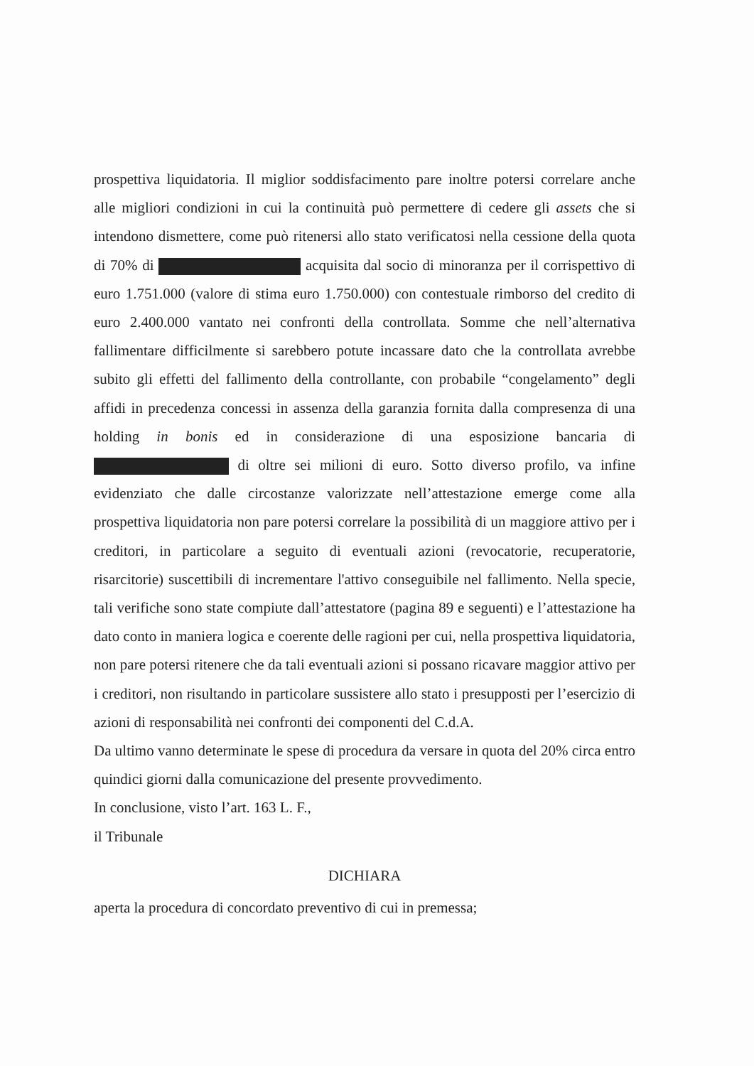prospettiva liquidatoria. Il miglior soddisfacimento pare inoltre potersi correlare anche alle migliori condizioni in cui la continuità può permettere di cedere gli assets che si intendono dismettere, come può ritenersi allo stato verificatosi nella cessione della quota di 70% di acquisita dal socio di minoranza per il corrispettivo di euro 1.751.000 (valore di stima euro 1.750.000) con contestuale rimborso del credito di euro 2.400.000 vantato nei confronti della controllata. Somme che nell’alternativa fallimentare difficilmente si sarebbero potute incassare dato che la controllata avrebbe subito gli effetti del fallimento della controllante, con probabile “congelamento” degli affidi in precedenza concessi in assenza della garanzia fornita dalla compresenza di una holding in bonis ed in considerazione di una esposizione bancaria di di oltre sei milioni di euro. Sotto diverso profilo, va infine evidenziato che dalle circostanze valorizzate nell’attestazione emerge come alla prospettiva liquidatoria non pare potersi correlare la possibilità di un maggiore attivo per i creditori, in particolare a seguito di eventuali azioni (revocatorie, recuperatorie, risarcitorie) suscettibili di incrementare l'attivo conseguibile nel fallimento. Nella specie, tali verifiche sono state compiute dall’attestatore (pagina 89 e seguenti) e l’attestazione ha dato conto in maniera logica e coerente delle ragioni per cui, nella prospettiva liquidatoria, non pare potersi ritenere che da tali eventuali azioni si possano ricavare maggior attivo per i creditori, non risultando in particolare sussistere allo stato i presupposti per l’esercizio di azioni di responsabilità nei confronti dei componenti del C.d.A.
Da ultimo vanno determinate le spese di procedura da versare in quota del 20% circa entro quindici giorni dalla comunicazione del presente provvedimento.
In conclusione, visto l’art. 163 L. F.,
il Tribunale
DICHIARA
aperta la procedura di concordato preventivo di cui in premessa;